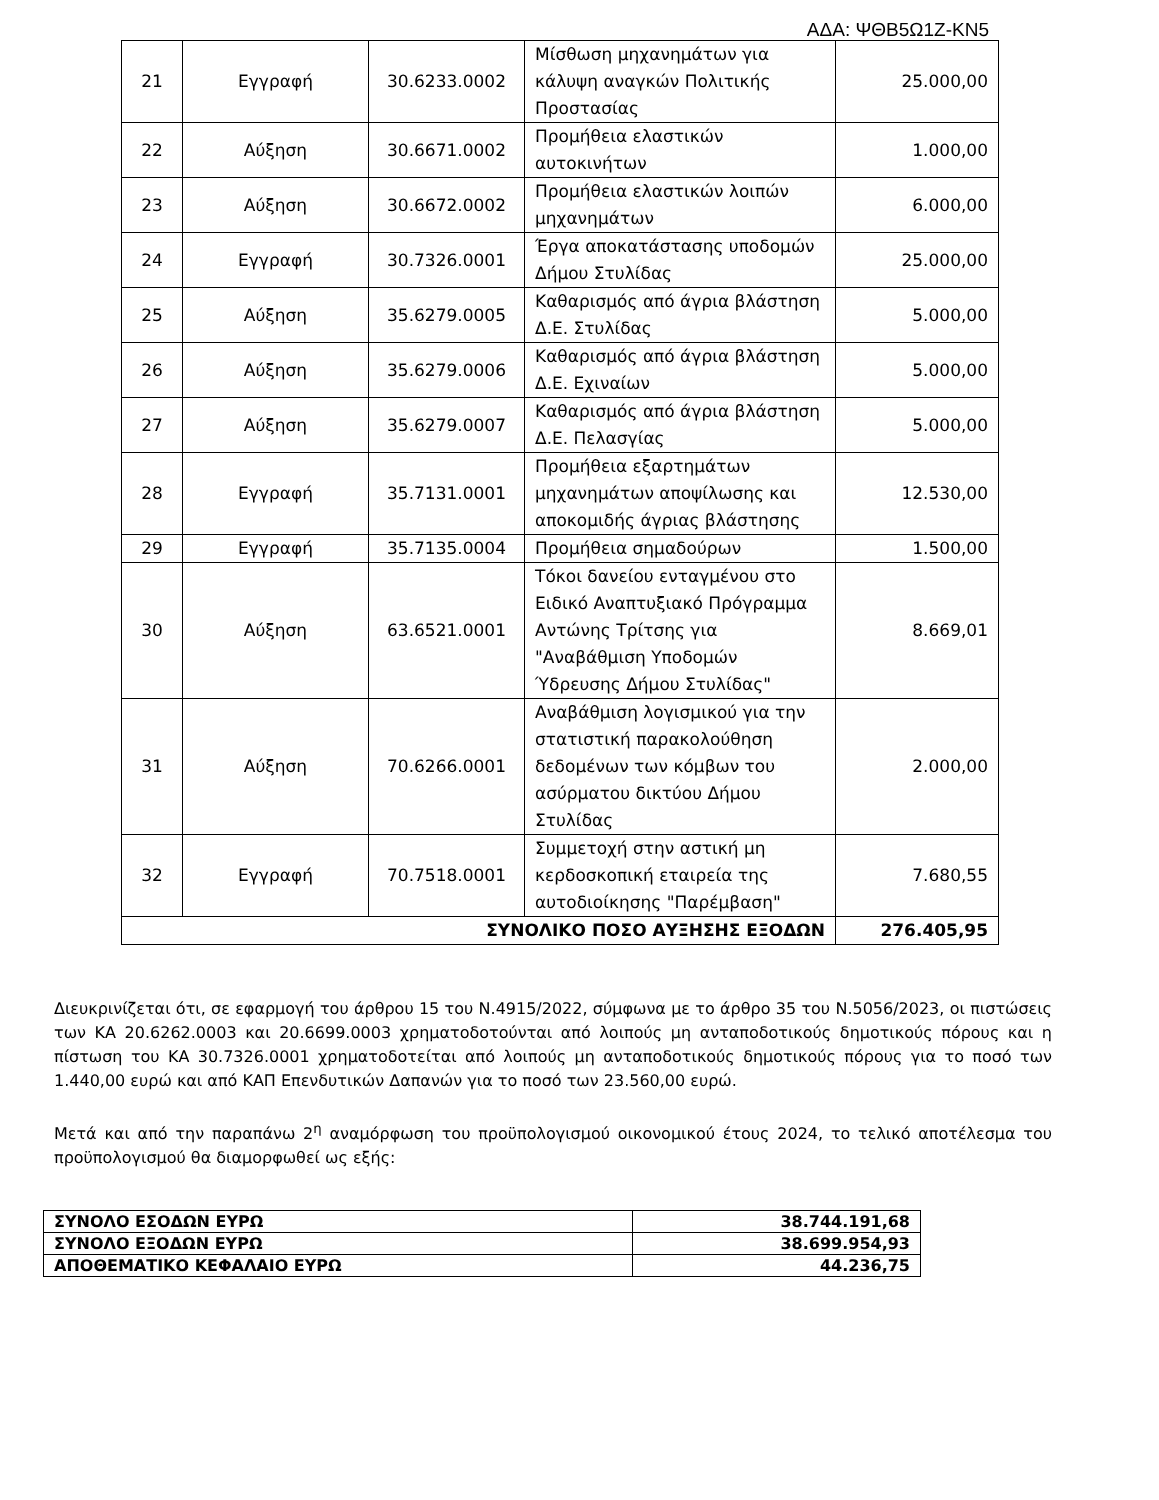ΑΔΑ: ΨΘΒ5Ω1Ζ-ΚΝ5
| 21 | Εγγραφή | 30.6233.0002 | Μίσθωση μηχανημάτων για κάλυψη αναγκών Πολιτικής Προστασίας | 25.000,00 |
| 22 | Αύξηση | 30.6671.0002 | Προμήθεια ελαστικών αυτοκινήτων | 1.000,00 |
| 23 | Αύξηση | 30.6672.0002 | Προμήθεια ελαστικών λοιπών μηχανημάτων | 6.000,00 |
| 24 | Εγγραφή | 30.7326.0001 | Έργα αποκατάστασης υποδομών Δήμου Στυλίδας | 25.000,00 |
| 25 | Αύξηση | 35.6279.0005 | Καθαρισμός από άγρια βλάστηση Δ.Ε. Στυλίδας | 5.000,00 |
| 26 | Αύξηση | 35.6279.0006 | Καθαρισμός από άγρια βλάστηση Δ.Ε. Εχιναίων | 5.000,00 |
| 27 | Αύξηση | 35.6279.0007 | Καθαρισμός από άγρια βλάστηση Δ.Ε. Πελασγίας | 5.000,00 |
| 28 | Εγγραφή | 35.7131.0001 | Προμήθεια εξαρτημάτων μηχανημάτων αποψίλωσης και αποκομιδής άγριας βλάστησης | 12.530,00 |
| 29 | Εγγραφή | 35.7135.0004 | Προμήθεια σημαδούρων | 1.500,00 |
| 30 | Αύξηση | 63.6521.0001 | Τόκοι δανείου ενταγμένου στο Ειδικό Αναπτυξιακό Πρόγραμμα Αντώνης Τρίτσης για "Αναβάθμιση Υποδομών Ύδρευσης Δήμου Στυλίδας" | 8.669,01 |
| 31 | Αύξηση | 70.6266.0001 | Αναβάθμιση λογισμικού για την στατιστική παρακολούθηση δεδομένων των κόμβων του ασύρματου δικτύου Δήμου Στυλίδας | 2.000,00 |
| 32 | Εγγραφή | 70.7518.0001 | Συμμετοχή στην αστική μη κερδοσκοπική εταιρεία της αυτοδιοίκησης "Παρέμβαση" | 7.680,55 |
| ΣΥΝΟΛΙΚΟ ΠΟΣΟ ΑΥΞΗΣΗΣ ΕΞΟΔΩΝ | | | | 276.405,95 |
Διευκρινίζεται ότι, σε εφαρμογή του άρθρου 15 του Ν.4915/2022, σύμφωνα με το άρθρο 35 του Ν.5056/2023, οι πιστώσεις των ΚΑ 20.6262.0003 και 20.6699.0003 χρηματοδοτούνται από λοιπούς μη ανταποδοτικούς δημοτικούς πόρους και η πίστωση του ΚΑ 30.7326.0001 χρηματοδοτείται από λοιπούς μη ανταποδοτικούς δημοτικούς πόρους για το ποσό των 1.440,00 ευρώ και από ΚΑΠ Επενδυτικών Δαπανών για το ποσό των 23.560,00 ευρώ.
Μετά και από την παραπάνω 2<sup>η</sup> αναμόρφωση του προϋπολογισμού οικονομικού έτους 2024, το τελικό αποτέλεσμα του προϋπολογισμού θα διαμορφωθεί ως εξής:
| ΣΥΝΟΛΟ ΕΣΟΔΩΝ ΕΥΡΩ | 38.744.191,68 |
| ΣΥΝΟΛΟ ΕΞΟΔΩΝ ΕΥΡΩ | 38.699.954,93 |
| ΑΠΟΘΕΜΑΤΙΚΟ ΚΕΦΑΛΑΙΟ ΕΥΡΩ | 44.236,75 |